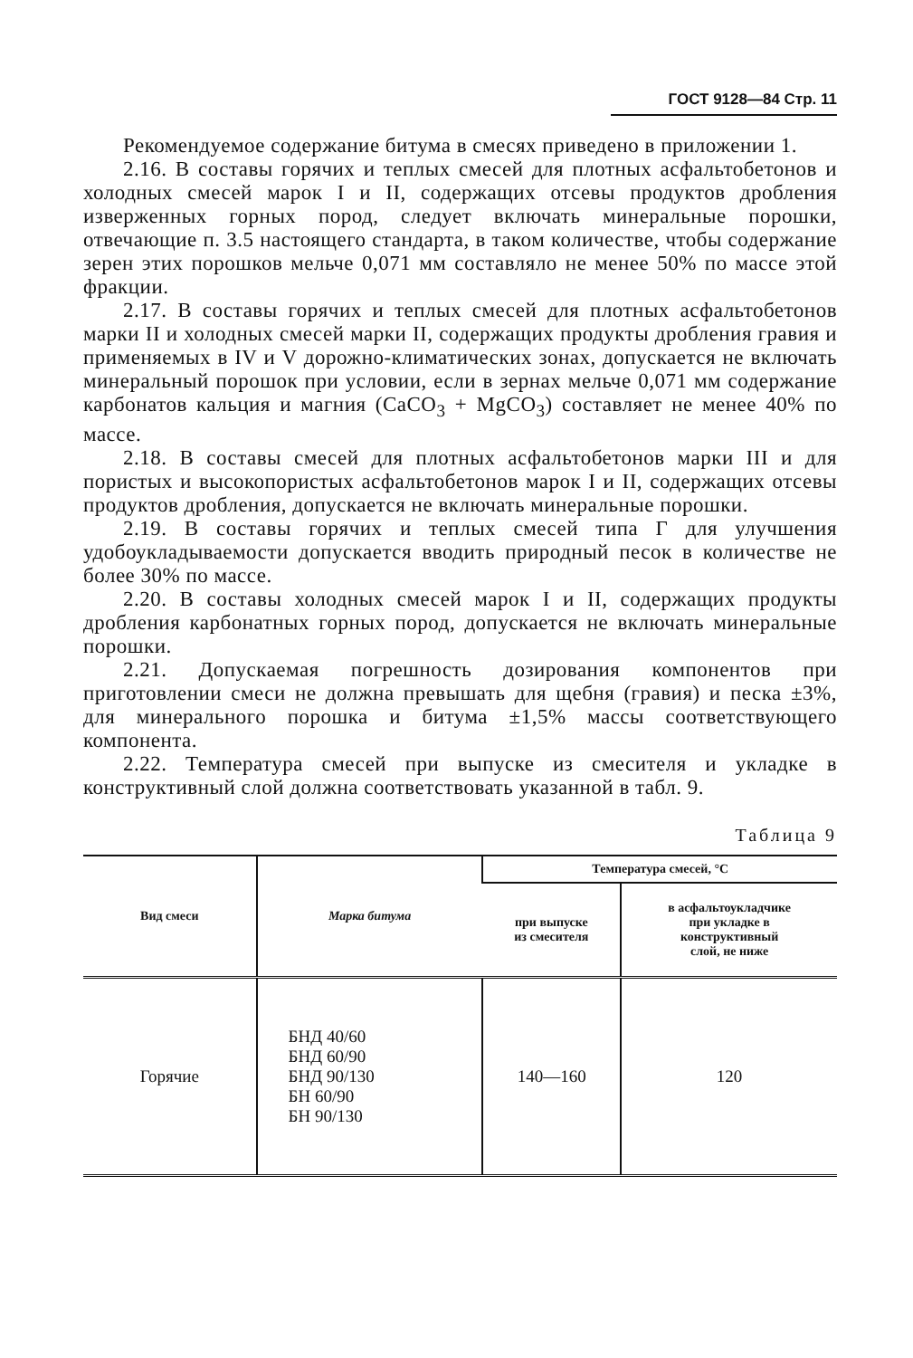ГОСТ 9128—84 Стр. 11
Рекомендуемое содержание битума в смесях приведено в приложении 1.
2.16. В составы горячих и теплых смесей для плотных асфальтобетонов и холодных смесей марок I и II, содержащих отсевы продуктов дробления изверженных горных пород, следует включать минеральные порошки, отвечающие п. 3.5 настоящего стандарта, в таком количестве, чтобы содержание зерен этих порошков мельче 0,071 мм составляло не менее 50% по массе этой фракции.
2.17. В составы горячих и теплых смесей для плотных асфальтобетонов марки II и холодных смесей марки II, содержащих продукты дробления гравия и применяемых в IV и V дорожно-климатических зонах, допускается не включать минеральный порошок при условии, если в зернах мельче 0,071 мм содержание карбонатов кальция и магния (CaCO<sub>3</sub> + MgCO<sub>3</sub>) составляет не менее 40% по массе.
2.18. В составы смесей для плотных асфальтобетонов марки III и для пористых и высокопористых асфальтобетонов марок I и II, содержащих отсевы продуктов дробления, допускается не включать минеральные порошки.
2.19. В составы горячих и теплых смесей типа Г для улучшения удобоукладываемости допускается вводить природный песок в количестве не более 30% по массе.
2.20. В составы холодных смесей марок I и II, содержащих продукты дробления карбонатных горных пород, допускается не включать минеральные порошки.
2.21. Допускаемая погрешность дозирования компонентов при приготовлении смеси не должна превышать для щебня (гравия) и песка ±3%, для минерального порошка и битума ±1,5% массы соответствующего компонента.
2.22. Температура смесей при выпуске из смесителя и укладке в конструктивный слой должна соответствовать указанной в табл. 9.
Таблица 9
| Вид смеси | Марка битума | Температура смесей, °С | |
| --- | --- | --- | --- |
| | | при выпуске из смесителя | в асфальтоукладчике при укладке в конструктивный слой, не ниже |
| Горячие | БНД 40/60 БНД 60/90 БНД 90/130 БН 60/90 БН 90/130 | 140—160 | 120 |